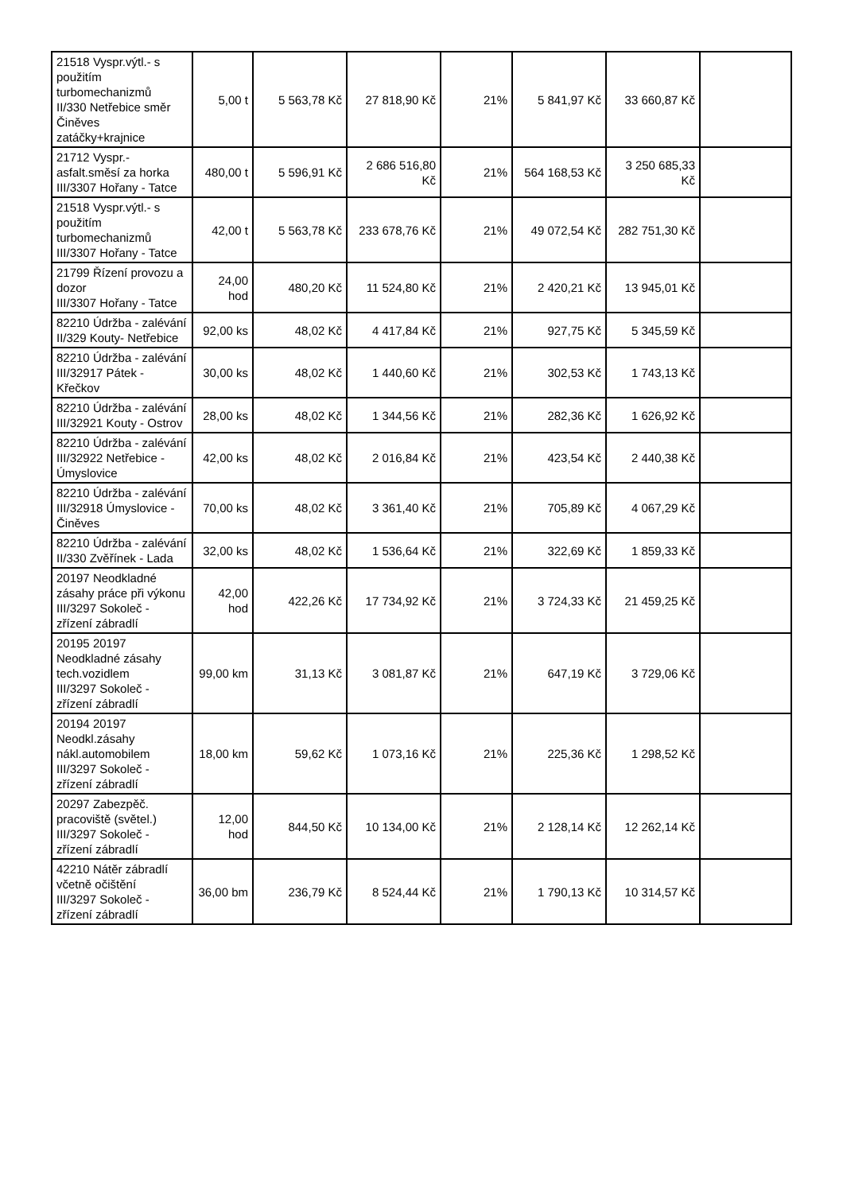| 21518 Vyspr.výtl.- s použitím turbomechanizmů II/330 Netřebice směr Činěves zatáčky+krajnice | 5,00 t | 5 563,78 Kč | 27 818,90 Kč | 21% | 5 841,97 Kč | 33 660,87 Kč | |
| 21712 Vyspr.-asfalt.směsí za horka III/3307 Hořany - Tatce | 480,00 t | 5 596,91 Kč | 2 686 516,80 Kč | 21% | 564 168,53 Kč | 3 250 685,33 Kč | |
| 21518 Vyspr.výtl.- s použitím turbomechanizmů III/3307 Hořany - Tatce | 42,00 t | 5 563,78 Kč | 233 678,76 Kč | 21% | 49 072,54 Kč | 282 751,30 Kč | |
| 21799 Řízení provozu a dozor III/3307 Hořany - Tatce | 24,00 hod | 480,20 Kč | 11 524,80 Kč | 21% | 2 420,21 Kč | 13 945,01 Kč | |
| 82210 Údržba - zalévání II/329 Kouty- Netřebice | 92,00 ks | 48,02 Kč | 4 417,84 Kč | 21% | 927,75 Kč | 5 345,59 Kč | |
| 82210 Údržba - zalévání III/32917 Pátek - Křečkov | 30,00 ks | 48,02 Kč | 1 440,60 Kč | 21% | 302,53 Kč | 1 743,13 Kč | |
| 82210 Údržba - zalévání III/32921 Kouty - Ostrov | 28,00 ks | 48,02 Kč | 1 344,56 Kč | 21% | 282,36 Kč | 1 626,92 Kč | |
| 82210 Údržba - zalévání III/32922 Netřebice - Úmyslovice | 42,00 ks | 48,02 Kč | 2 016,84 Kč | 21% | 423,54 Kč | 2 440,38 Kč | |
| 82210 Údržba - zalévání III/32918 Úmyslovice - Činěves | 70,00 ks | 48,02 Kč | 3 361,40 Kč | 21% | 705,89 Kč | 4 067,29 Kč | |
| 82210 Údržba - zalévání II/330 Zvěřínek - Lada | 32,00 ks | 48,02 Kč | 1 536,64 Kč | 21% | 322,69 Kč | 1 859,33 Kč | |
| 20197 Neodkladné zásahy práce při výkonu III/3297 Sokoleč - zřízení zábradlí | 42,00 hod | 422,26 Kč | 17 734,92 Kč | 21% | 3 724,33 Kč | 21 459,25 Kč | |
| 20195 20197 Neodkladné zásahy tech.vozidlem III/3297 Sokoleč - zřízení zábradlí | 99,00 km | 31,13 Kč | 3 081,87 Kč | 21% | 647,19 Kč | 3 729,06 Kč | |
| 20194 20197 Neodkl.zásahy nákl.automobilem III/3297 Sokoleč - zřízení zábradlí | 18,00 km | 59,62 Kč | 1 073,16 Kč | 21% | 225,36 Kč | 1 298,52 Kč | |
| 20297 Zabezpěč. pracoviště (světel.) III/3297 Sokoleč - zřízení zábradlí | 12,00 hod | 844,50 Kč | 10 134,00 Kč | 21% | 2 128,14 Kč | 12 262,14 Kč | |
| 42210 Nátěr zábradlí včetně očištění III/3297 Sokoleč - zřízení zábradlí | 36,00 bm | 236,79 Kč | 8 524,44 Kč | 21% | 1 790,13 Kč | 10 314,57 Kč | |